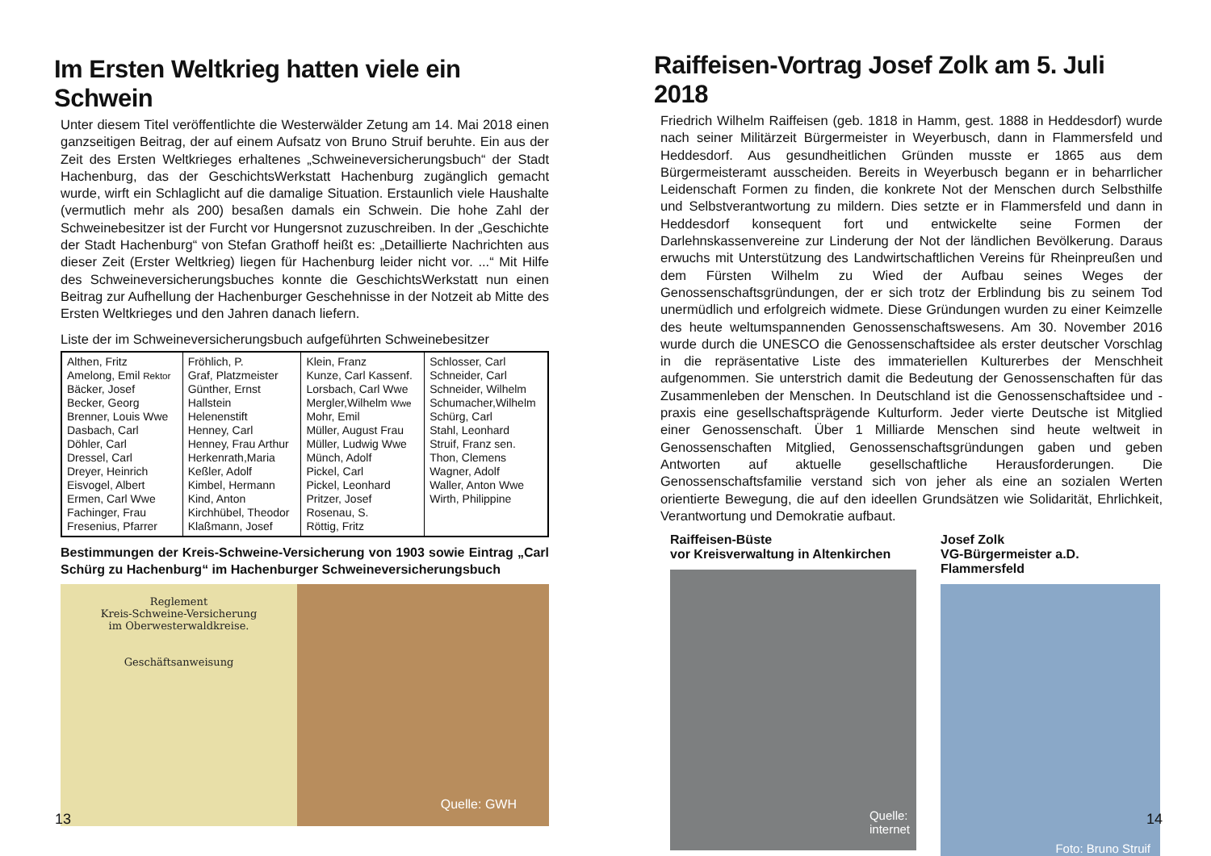Im Ersten Weltkrieg hatten viele ein Schwein
Unter diesem Titel veröffentlichte die Westerwälder Zetung am 14. Mai 2018 einen ganzseitigen Beitrag, der auf einem Aufsatz von Bruno Struif beruhte. Ein aus der Zeit des Ersten Weltkrieges erhaltenes „Schweineversicherungsbuch“ der Stadt Hachenburg, das der GeschichtsWerkstatt Hachenburg zugänglich gemacht wurde, wirft ein Schlaglicht auf die damalige Situation. Erstaunlich viele Haushalte (vermutlich mehr als 200) besaßen damals ein Schwein. Die hohe Zahl der Schweinebesitzer ist der Furcht vor Hungersnot zuzuschreiben. In der „Geschichte der Stadt Hachenburg“ von Stefan Grathoff heißt es: „Detaillierte Nachrichten aus dieser Zeit (Erster Weltkrieg) liegen für Hachenburg leider nicht vor. ...“ Mit Hilfe des Schweineversicherungsbuches konnte die GeschichtsWerkstatt nun einen Beitrag zur Aufhellung der Hachenburger Geschehnisse in der Notzeit ab Mitte des Ersten Weltkrieges und den Jahren danach liefern.
Liste der im Schweineversicherungsbuch aufgeführten Schweinebesitzer
| Althen, Fritz Amelong, Emil Rektor Bäcker, Josef Becker, Georg Brenner, Louis Wwe Dasbach, Carl Döhler, Carl Dressel, Carl Dreyer, Heinrich Eisvogel, Albert Ermen, Carl Wwe Fachinger, Frau Fresenius, Pfarrer | Fröhlich, P. Graf, Platzmeister Günther, Ernst Hallstein Helenenstift Henney, Carl Henney, Frau Arthur Herkenrath,Maria Keßler, Adolf Kimbel, Hermann Kind, Anton Kirchhübel, Theodor Klaßmann, Josef | Klein, Franz Kunze, Carl Kassenf. Lorsbach, Carl Wwe Mergler,Wilhelm Wwe Mohr, Emil Müller, August Frau Müller, Ludwig Wwe Münch, Adolf Pickel, Carl Pickel, Leonhard Pritzer, Josef Rosenau, S. Röttig, Fritz | Schlosser, Carl Schneider, Carl Schneider, Wilhelm Schumacher,Wilhelm Schürg, Carl Stahl, Leonhard Struif, Franz sen. Thon, Clemens Wagner, Adolf Waller, Anton Wwe Wirth, Philippine |
Bestimmungen der Kreis-Schweine-Versicherung von 1903 sowie Eintrag „Carl Schürg zu Hachenburg“ im Hachenburger Schweineversicherungsbuch
Reglement
Kreis-Schweine-Versicherung
im Oberwesterwaldkreise.
Geschäftsanweisung
Quelle: GWH
13
Raiffeisen-Vortrag Josef Zolk am 5. Juli 2018
Friedrich Wilhelm Raiffeisen (geb. 1818 in Hamm, gest. 1888 in Heddesdorf) wurde nach seiner Militärzeit Bürgermeister in Weyerbusch, dann in Flammersfeld und Heddesdorf. Aus gesundheitlichen Gründen musste er 1865 aus dem Bürgermeisteramt ausscheiden. Bereits in Weyerbusch begann er in beharrlicher Leidenschaft Formen zu finden, die konkrete Not der Menschen durch Selbsthilfe und Selbstverantwortung zu mildern. Dies setzte er in Flammersfeld und dann in Heddesdorf konsequent fort und entwickelte seine Formen der Darlehnskassenvereine zur Linderung der Not der ländlichen Bevölkerung. Daraus erwuchs mit Unterstützung des Landwirtschaftlichen Vereins für Rheinpreußen und dem Fürsten Wilhelm zu Wied der Aufbau seines Weges der Genossenschaftsgründungen, der er sich trotz der Erblindung bis zu seinem Tod unermüdlich und erfolgreich widmete. Diese Gründungen wurden zu einer Keimzelle des heute weltumspannenden Genossenschaftswesens. Am 30. November 2016 wurde durch die UNESCO die Genossenschaftsidee als erster deutscher Vorschlag in die repräsentative Liste des immateriellen Kulturerbes der Menschheit aufgenommen. Sie unterstrich damit die Bedeutung der Genossenschaften für das Zusammenleben der Menschen. In Deutschland ist die Genossenschaftsidee und -praxis eine gesellschaftsprägende Kulturform. Jeder vierte Deutsche ist Mitglied einer Genossenschaft. Über 1 Milliarde Menschen sind heute weltweit in Genossenschaften Mitglied, Genossenschaftsgründungen gaben und geben Antworten auf aktuelle gesellschaftliche Herausforderungen. Die Genossenschaftsfamilie verstand sich von jeher als eine an sozialen Werten orientierte Bewegung, die auf den ideellen Grundsätzen wie Solidarität, Ehrlichkeit, Verantwortung und Demokratie aufbaut.
Raiffeisen-Büste
vor Kreisverwaltung in Altenkirchen
Quelle:
internet
Josef Zolk
VG-Bürgermeister a.D. Flammersfeld
Foto: Bruno Struif
14